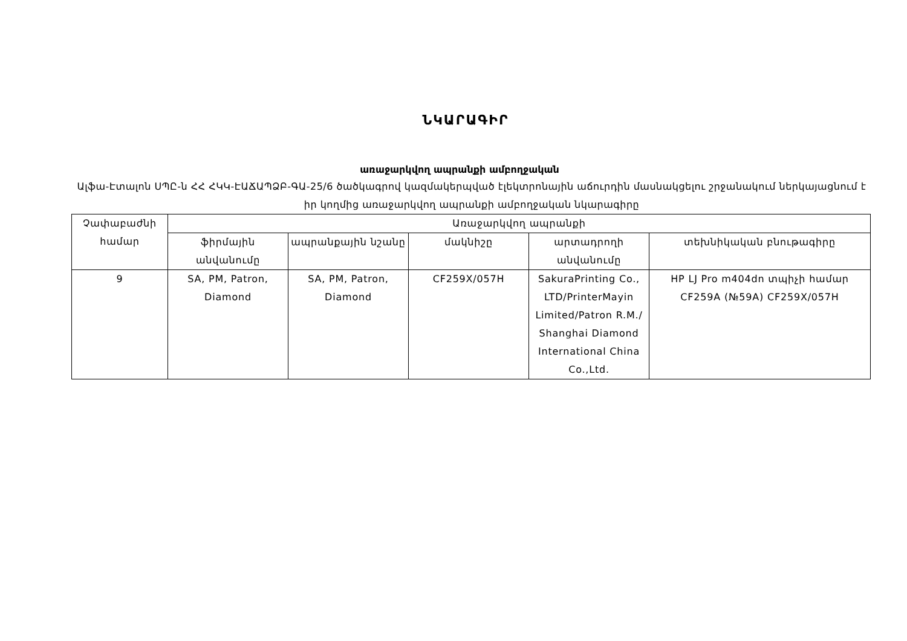ՆԿԱՐԱԳԻՐ
առաջարկվող ապրանքի ամբողջական
Ալֆա-Էտալոն ՍՊԸ-ն ՀՀ ՀԿԿ-ԷԱՃԱՊՁԲ-ԳԱ-25/6 ծածկագրով կազմակերպված էլեկտրոնային աճուրդին մասնակցելու շրջանակում ներկայացնում է իր կողմից առաջարկվող ապրանքի ամբողջական նկարագիրը
| Չափաբաժնի համար | Առաջարկվող ապրանքի | | | | |
| --- | --- | --- | --- | --- | --- |
| | ֆիրմային անվանումը | ապրանքային նշանը | մակնիշը | արտադրողի անվանումը | տեխնիկական բնութագիրը |
| 9 | SA, PM, Patron, Diamond | SA, PM, Patron, Diamond | CF259X/057H | SakuraPrinting Co., LTD/PrinterMayin Limited/Patron R.M./ Shanghai Diamond International China Co.,Ltd. | HP LJ Pro m404dn տպիչի համար CF259A (№59A) CF259X/057H |